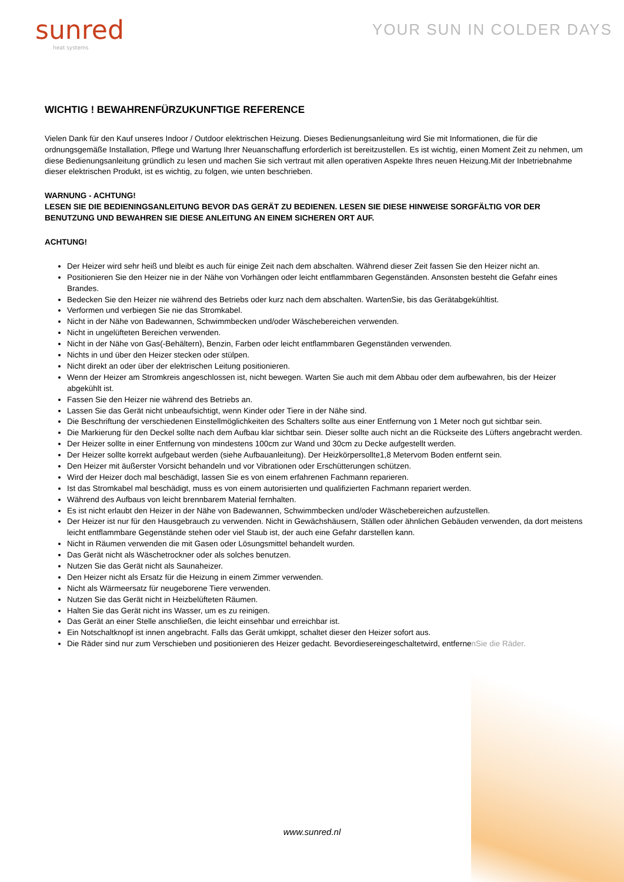sunred
heat systems
YOUR SUN IN COLDER DAYS
WICHTIG ! BEWAHRENFÜRZUKUNFTIGE REFERENCE
Vielen Dank für den Kauf unseres Indoor / Outdoor elektrischen Heizung. Dieses Bedienungsanleitung wird Sie mit Informationen, die für die ordnungsgemäße Installation, Pflege und Wartung Ihrer Neuanschaffung erforderlich ist bereitzustellen. Es ist wichtig, einen Moment Zeit zu nehmen, um diese Bedienungsanleitung gründlich zu lesen und machen Sie sich vertraut mit allen operativen Aspekte Ihres neuen Heizung.Mit der Inbetriebnahme dieser elektrischen Produkt, ist es wichtig, zu folgen, wie unten beschrieben.
WARNUNG - ACHTUNG!
LESEN SIE DIE BEDIENINGSANLEITUNG BEVOR DAS GERÄT ZU BEDIENEN. LESEN SIE DIESE HINWEISE SORGFÄLTIG VOR DER BENUTZUNG UND BEWAHREN SIE DIESE ANLEITUNG AN EINEM SICHEREN ORT AUF.
ACHTUNG!
Der Heizer wird sehr heiß und bleibt es auch für einige Zeit nach dem abschalten. Während dieser Zeit fassen Sie den Heizer nicht an.
Positionieren Sie den Heizer nie in der Nähe von Vorhängen oder leicht entflammbaren Gegenständen. Ansonsten besteht die Gefahr eines Brandes.
Bedecken Sie den Heizer nie während des Betriebs oder kurz nach dem abschalten. WartenSie, bis das Gerätabgekühltist.
Verformen und verbiegen Sie nie das Stromkabel.
Nicht in der Nähe von Badewannen, Schwimmbecken und/oder Wäschebereichen verwenden.
Nicht in ungelüfteten Bereichen verwenden.
Nicht in der Nähe von Gas(-Behältern), Benzin, Farben oder leicht entflammbaren Gegenständen verwenden.
Nichts in und über den Heizer stecken oder stülpen.
Nicht direkt an oder über der elektrischen Leitung positionieren.
Wenn der Heizer am Stromkreis angeschlossen ist, nicht bewegen. Warten Sie auch mit dem Abbau oder dem aufbewahren, bis der Heizer abgekühlt ist.
Fassen Sie den Heizer nie während des Betriebs an.
Lassen Sie das Gerät nicht unbeaufsichtigt, wenn Kinder oder Tiere in der Nähe sind.
Die Beschriftung der verschiedenen Einstellmöglichkeiten des Schalters sollte aus einer Entfernung von 1 Meter noch gut sichtbar sein.
Die Markierung für den Deckel sollte nach dem Aufbau klar sichtbar sein. Dieser sollte auch nicht an die Rückseite des Lüfters angebracht werden.
Der Heizer sollte in einer Entfernung von mindestens 100cm zur Wand und 30cm zu Decke aufgestellt werden.
Der Heizer sollte korrekt aufgebaut werden (siehe Aufbauanleitung). Der Heizkörpersollte1,8 Metervom Boden entfernt sein.
Den Heizer mit äußerster Vorsicht behandeln und vor Vibrationen oder Erschütterungen schützen.
Wird der Heizer doch mal beschädigt, lassen Sie es von einem erfahrenen Fachmann reparieren.
Ist das Stromkabel mal beschädigt, muss es von einem autorisierten und qualifizierten Fachmann repariert werden.
Während des Aufbaus von leicht brennbarem Material fernhalten.
Es ist nicht erlaubt den Heizer in der Nähe von Badewannen, Schwimmbecken und/oder Wäschebereichen aufzustellen.
Der Heizer ist nur für den Hausgebrauch zu verwenden. Nicht in Gewächshäusern, Ställen oder ähnlichen Gebäuden verwenden, da dort meistens leicht entflammbare Gegenstände stehen oder viel Staub ist, der auch eine Gefahr darstellen kann.
Nicht in Räumen verwenden die mit Gasen oder Lösungsmittel behandelt wurden.
Das Gerät nicht als Wäschetrockner oder als solches benutzen.
Nutzen Sie das Gerät nicht als Saunaheizer.
Den Heizer nicht als Ersatz für die Heizung in einem Zimmer verwenden.
Nicht als Wärmeersatz für neugeborene Tiere verwenden.
Nutzen Sie das Gerät nicht in Heizbelüfteten Räumen.
Halten Sie das Gerät nicht ins Wasser, um es zu reinigen.
Das Gerät an einer Stelle anschließen, die leicht einsehbar und erreichbar ist.
Ein Notschaltknopf ist innen angebracht. Falls das Gerät umkippt, schaltet dieser den Heizer sofort aus.
Die Räder sind nur zum Verschieben und positionieren des Heizer gedacht. Bevordiesereingeschaltetwird, entfernenSie die Räder.
www.sunred.nl